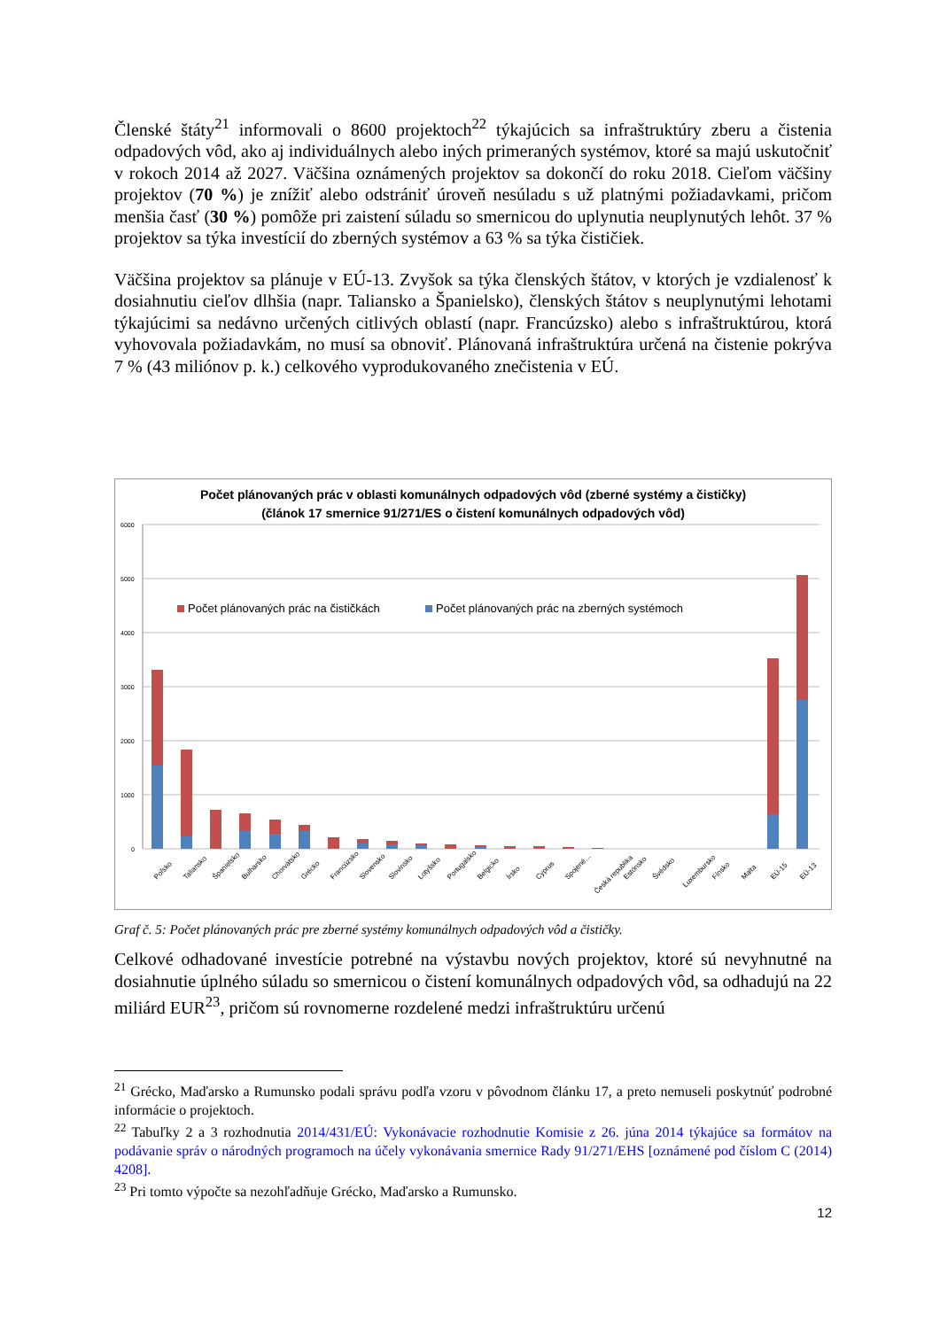Členské štáty<sup>21</sup> informovali o 8600 projektoch<sup>22</sup> týkajúcich sa infraštruktúry zberu a čistenia odpadových vôd, ako aj individuálnych alebo iných primeraných systémov, ktoré sa majú uskutočniť v rokoch 2014 až 2027. Väčšina oznámených projektov sa dokončí do roku 2018. Cieľom väčšiny projektov (70 %) je znížiť alebo odstrániť úroveň nesúladu s už platnými požiadavkami, pričom menšia časť (30 %) pomôže pri zaistení súladu so smernicou do uplynutia neuplynutých lehôt. 37 % projektov sa týka investícií do zberných systémov a 63 % sa týka čističiek.
Väčšina projektov sa plánuje v EÚ-13. Zvyšok sa týka členských štátov, v ktorých je vzdialenosť k dosiahnutiu cieľov dlhšia (napr. Taliansko a Španielsko), členských štátov s neuplynutými lehotami týkajúcimi sa nedávno určených citlivých oblastí (napr. Francúzsko) alebo s infraštruktúrou, ktorá vyhovovala požiadavkám, no musí sa obnoviť. Plánovaná infraštruktúra určená na čistenie pokrýva 7 % (43 miliónov p. k.) celkového vyprodukovaného znečistenia v EÚ.
Počet plánovaných prác v oblasti komunálnych odpadových vôd (zberné systémy a čističky)
(článok 17 smernice 91/271/ES o čistení komunálnych odpadových vôd)
6000
5000
4000
3000
2000
1000
0
Počet plánovaných prác na čističkách
Počet plánovaných prác na zberných systémoch
Poľsko
Taliansko
Španielsko
Bulharsko
Chorvátsko
Grécko
Francúzsko
Slovensko
Slovinsko
Lotyšsko
Portugalsko
Belgicko
Írsko
Cyprus
Spojené…
Česká republika
Estónsko
Švédsko
Luxembursko
Fínsko
Malta
EÚ-15
EÚ-13
Graf č. 5: Počet plánovaných prác pre zberné systémy komunálnych odpadových vôd a čističky.
Celkové odhadované investície potrebné na výstavbu nových projektov, ktoré sú nevyhnutné na dosiahnutie úplného súladu so smernicou o čistení komunálnych odpadových vôd, sa odhadujú na 22 miliárd EUR<sup>23</sup>, pričom sú rovnomerne rozdelené medzi infraštruktúru určenú
<sup>21</sup> Grécko, Maďarsko a Rumunsko podali správu podľa vzoru v pôvodnom článku 17, a preto nemuseli poskytnúť podrobné informácie o projektoch.
<sup>22</sup> Tabuľky 2 a 3 rozhodnutia 2014/431/EÚ: Vykonávacie rozhodnutie Komisie z 26. júna 2014 týkajúce sa formátov na podávanie správ o národných programoch na účely vykonávania smernice Rady 91/271/EHS [oznámené pod číslom C (2014) 4208].
<sup>23</sup> Pri tomto výpočte sa nezohľadňuje Grécko, Maďarsko a Rumunsko.
12